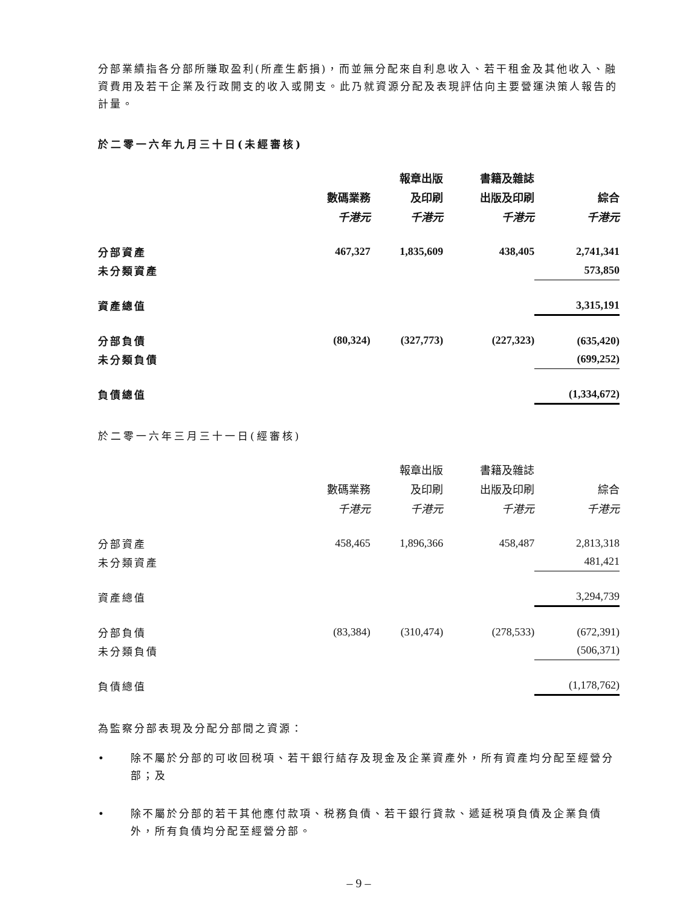分部業績指各分部所賺取盈利(所產生虧損)，而並無分配來自利息收入、若干租金及其他收入、融資費用及若干企業及行政開支的收入或開支。此乃就資源分配及表現評估向主要營運決策人報告的計量。
於二零一六年九月三十日(未經審核)
| | | 報章出版 | 書籍及雜誌 | |
| | 數碼業務 | 及印刷 | 出版及印刷 | 綜合 |
| | 千港元 | 千港元 | 千港元 | 千港元 |
| 分部資產 | 467,327 | 1,835,609 | 438,405 | 2,741,341 |
| 未分類資產 | | | | 573,850 |
| 資產總值 | | | | 3,315,191 |
| 分部負債 | (80,324) | (327,773) | (227,323) | (635,420) |
| 未分類負債 | | | | (699,252) |
| 負債總值 | | | | (1,334,672) |
於二零一六年三月三十一日(經審核)
| | | 報章出版 | 書籍及雜誌 | |
| | 數碼業務 | 及印刷 | 出版及印刷 | 綜合 |
| | 千港元 | 千港元 | 千港元 | 千港元 |
| 分部資產 | 458,465 | 1,896,366 | 458,487 | 2,813,318 |
| 未分類資產 | | | | 481,421 |
| 資產總值 | | | | 3,294,739 |
| 分部負債 | (83,384) | (310,474) | (278,533) | (672,391) |
| 未分類負債 | | | | (506,371) |
| 負債總值 | | | | (1,178,762) |
為監察分部表現及分配分部間之資源：
• 除不屬於分部的可收回税項、若干銀行結存及現金及企業資產外，所有資產均分配至經營分部；及
• 除不屬於分部的若干其他應付款項、税務負債、若干銀行貸款、遞延税項負債及企業負債外，所有負債均分配至經營分部。
– 9 –